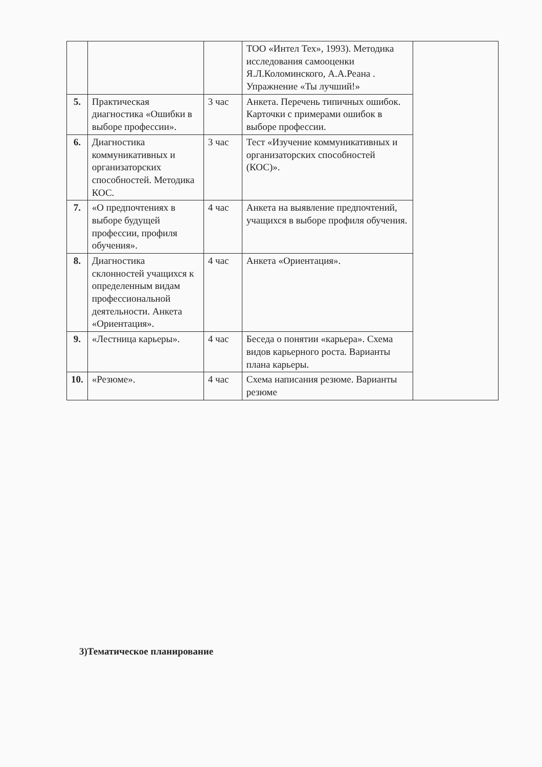| | | | ТОО «Интел Тех», 1993). Методика исследования самооценки Я.Л.Коломинского, А.А.Реана . Упражнение «Ты лучший!» | |
| 5. | Практическая диагностика «Ошибки в выборе профессии». | 3 час | Анкета. Перечень типичных ошибок. Карточки с примерами ошибок в выборе профессии. | |
| 6. | Диагностика коммуникативных и организаторских способностей. Методика КОС. | 3 час | Тест «Изучение коммуникативных и организаторских способностей (КОС)». | |
| 7. | «О предпочтениях в выборе будущей профессии, профиля обучения». | 4 час | Анкета на выявление предпочтений, учащихся в выборе профиля обучения. | |
| 8. | Диагностика склонностей учащихся к определенным видам профессиональной деятельности. Анкета «Ориентация». | 4 час | Анкета «Ориентация». | |
| 9. | «Лестница карьеры». | 4 час | Беседа о понятии «карьера». Схема видов карьерного роста. Варианты плана карьеры. | |
| 10. | «Резюме». | 4 час | Схема написания резюме. Варианты резюме | |
3)Тематическое планирование